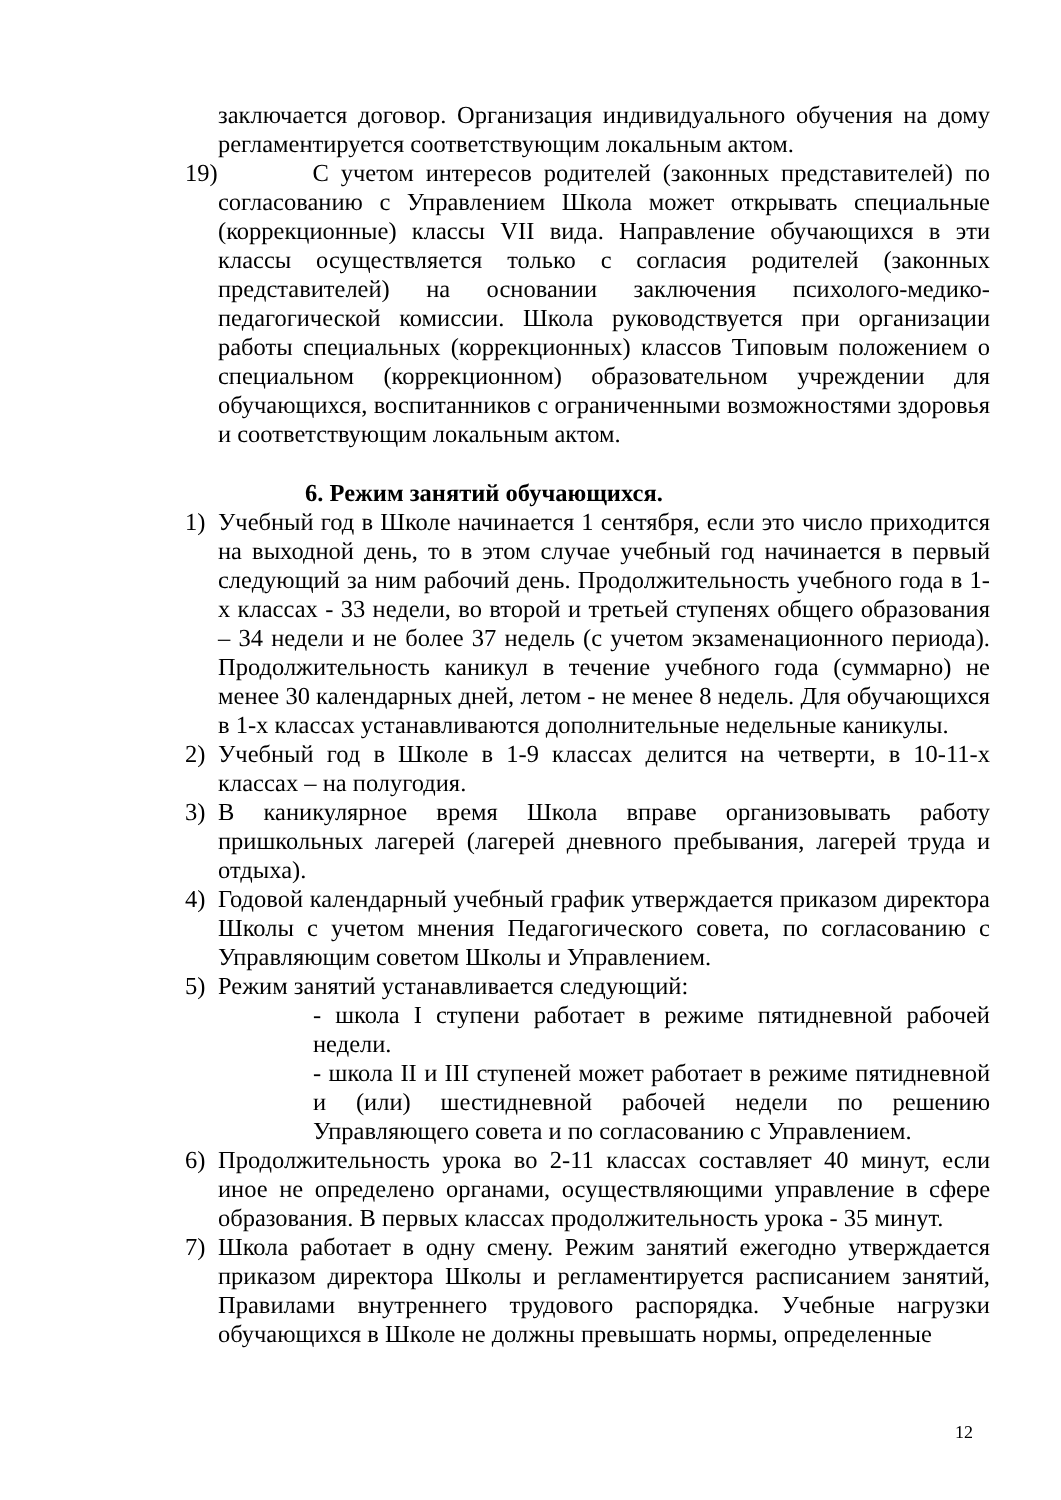заключается договор. Организация индивидуального обучения на дому регламентируется соответствующим локальным актом.
19)
С учетом интересов родителей (законных представителей) по согласованию с Управлением Школа может открывать специальные (коррекционные) классы VII вида. Направление обучающихся в эти классы осуществляется только с согласия родителей (законных представителей) на основании заключения психолого-медико-педагогической комиссии. Школа руководствуется при организации работы специальных (коррекционных) классов Типовым положением о специальном (коррекционном) образовательном учреждении для обучающихся, воспитанников с ограниченными возможностями здоровья и соответствующим локальным актом.
6. Режим занятий обучающихся.
1) Учебный год в Школе начинается 1 сентября, если это число приходится на выходной день, то в этом случае учебный год начинается в первый следующий за ним рабочий день. Продолжительность учебного года в 1-х классах - 33 недели, во второй и третьей ступенях общего образования – 34 недели и не более 37 недель (с учетом экзаменационного периода). Продолжительность каникул в течение учебного года (суммарно) не менее 30 календарных дней, летом - не менее 8 недель. Для обучающихся в 1-х классах устанавливаются дополнительные недельные каникулы.
2) Учебный год в Школе в 1-9 классах делится на четверти, в 10-11-х классах – на полугодия.
3) В каникулярное время Школа вправе организовывать работу пришкольных лагерей (лагерей дневного пребывания, лагерей труда и отдыха).
4) Годовой календарный учебный график утверждается приказом директора Школы с учетом мнения Педагогического совета, по согласованию с Управляющим советом Школы и Управлением.
5) Режим занятий устанавливается следующий:
- школа I ступени работает в режиме пятидневной рабочей недели.
- школа II и III ступеней может работает в режиме пятидневной и (или) шестидневной рабочей недели по решению Управляющего совета и по согласованию с Управлением.
6) Продолжительность урока во 2-11 классах составляет 40 минут, если иное не определено органами, осуществляющими управление в сфере образования. В первых классах продолжительность урока - 35 минут.
7) Школа работает в одну смену. Режим занятий ежегодно утверждается приказом директора Школы и регламентируется расписанием занятий, Правилами внутреннего трудового распорядка. Учебные нагрузки обучающихся в Школе не должны превышать нормы, определенные
12